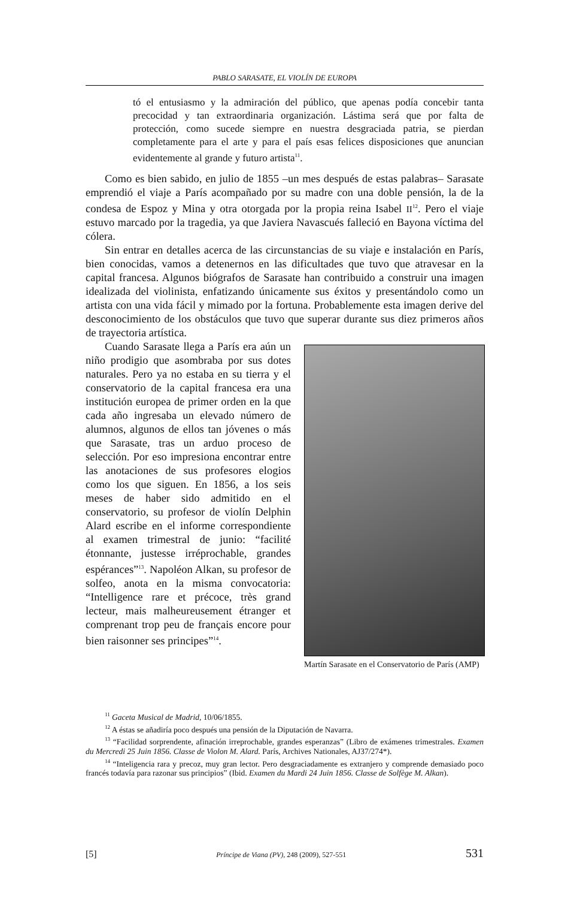PABLO SARASATE, EL VIOLÍN DE EUROPA
tó el entusiasmo y la admiración del público, que apenas podía concebir tanta precocidad y tan extraordinaria organización. Lástima será que por falta de protección, como sucede siempre en nuestra desgraciada patria, se pierdan completamente para el arte y para el país esas felices disposiciones que anuncian evidentemente al grande y futuro artista<sup>11</sup>.
Como es bien sabido, en julio de 1855 –un mes después de estas palabras– Sarasate emprendió el viaje a París acompañado por su madre con una doble pensión, la de la condesa de Espoz y Mina y otra otorgada por la propia reina Isabel II<sup>12</sup>. Pero el viaje estuvo marcado por la tragedia, ya que Javiera Navascués falleció en Bayona víctima del cólera.
Sin entrar en detalles acerca de las circunstancias de su viaje e instalación en París, bien conocidas, vamos a detenernos en las dificultades que tuvo que atravesar en la capital francesa. Algunos biógrafos de Sarasate han contribuido a construir una imagen idealizada del violinista, enfatizando únicamente sus éxitos y presentándolo como un artista con una vida fácil y mimado por la fortuna. Probablemente esta imagen derive del desconocimiento de los obstáculos que tuvo que superar durante sus diez primeros años de trayectoria artística.
Cuando Sarasate llega a París era aún un niño prodigio que asombraba por sus dotes naturales. Pero ya no estaba en su tierra y el conservatorio de la capital francesa era una institución europea de primer orden en la que cada año ingresaba un elevado número de alumnos, algunos de ellos tan jóvenes o más que Sarasate, tras un arduo proceso de selección. Por eso impresiona encontrar entre las anotaciones de sus profesores elogios como los que siguen. En 1856, a los seis meses de haber sido admitido en el conservatorio, su profesor de violín Delphin Alard escribe en el informe correspondiente al examen trimestral de junio: “facilité étonnante, justesse irréprochable, grandes espérances”<sup>13</sup>. Napoléon Alkan, su profesor de solfeo, anota en la misma convocatoria: “Intelligence rare et précoce, très grand lecteur, mais malheureusement étranger et comprenant trop peu de français encore pour bien raisonner ses principes”<sup>14</sup>.
Martín Sarasate en el Conservatorio de París (AMP)
<sup>11</sup> Gaceta Musical de Madrid, 10/06/1855.
<sup>12</sup> A éstas se añadiría poco después una pensión de la Diputación de Navarra.
<sup>13</sup> “Facilidad sorprendente, afinación irreprochable, grandes esperanzas” (Libro de exámenes trimestrales. Examen du Mercredi 25 Juin 1856. Classe de Violon M. Alard. París, Archives Nationales, AJ37/274*).
<sup>14</sup> “Inteligencia rara y precoz, muy gran lector. Pero desgraciadamente es extranjero y comprende demasiado poco francés todavía para razonar sus principios” (Ibid. Examen du Mardi 24 Juin 1856. Classe de Solfège M. Alkan).
[5] Príncipe de Viana (PV), 248 (2009), 527-551 531